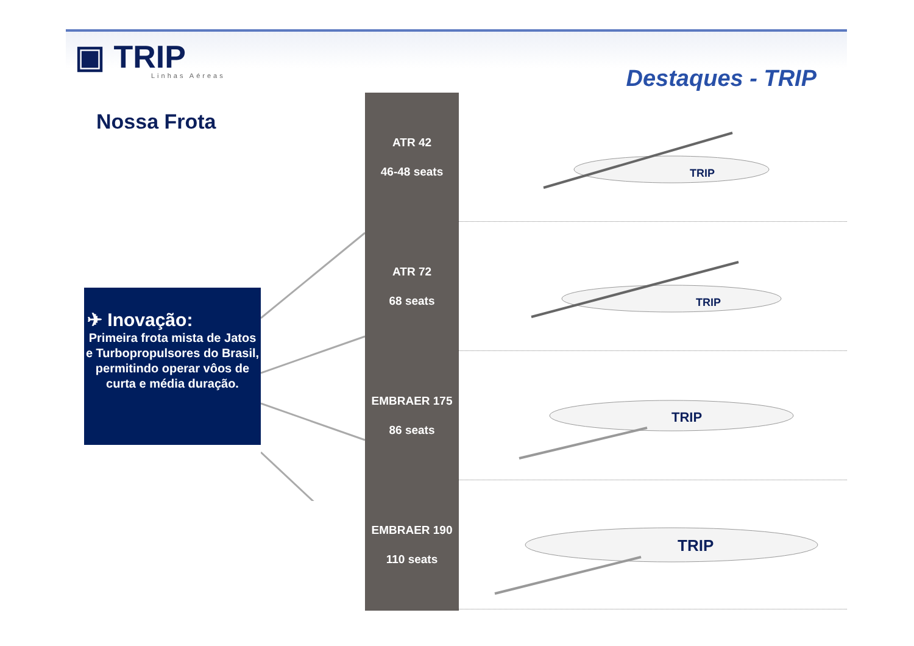▣ TRIP
Linhas Aéreas
Destaques - TRIP
Nossa Frota
✈ Inovação:
Primeira frota mista de Jatos e Turbopropulsores do Brasil, permitindo operar vôos de curta e média duração.
ATR 42
46-48 seats
ATR 72
68 seats
EMBRAER 175
86 seats
EMBRAER 190
110 seats
TRIP
TRIP
TRIP
TRIP